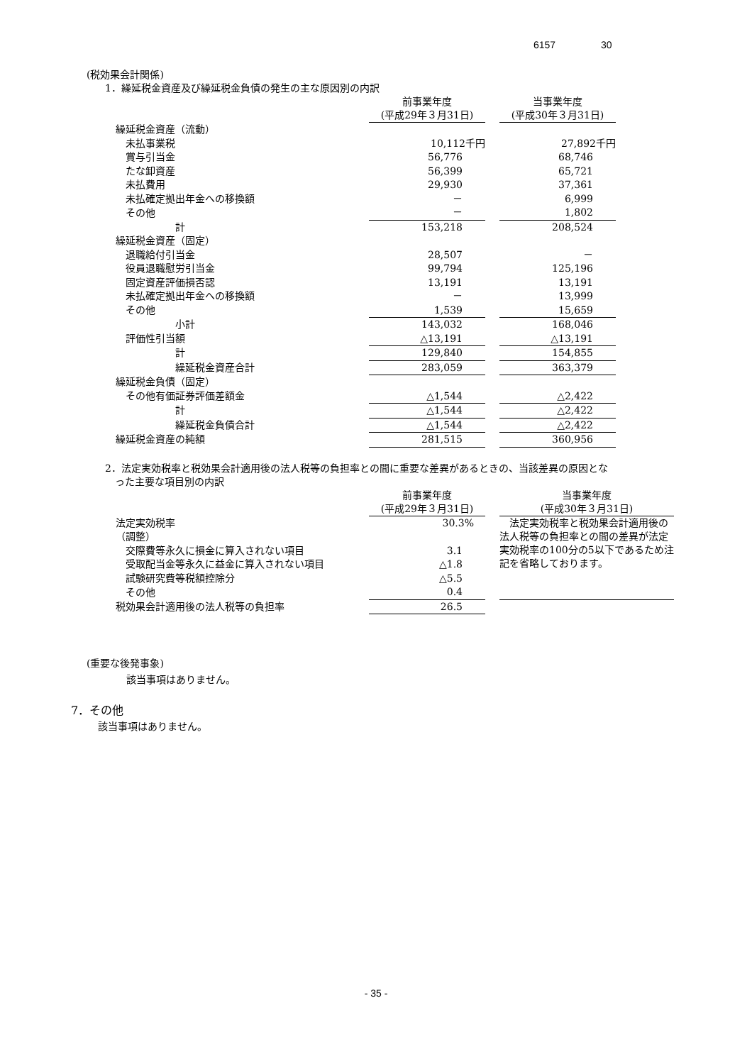6157 30
(税効果会計関係)
1．繰延税金資産及び繰延税金負債の発生の主な原因別の内訳
| | 前事業年度 (平成29年３月31日) | | 当事業年度 (平成30年３月31日) |
| 繰延税金資産（流動） | | | |
| 未払事業税 | 10,112千円 | | 27,892千円 |
| 賞与引当金 | 56,776 | | 68,746 |
| たな卸資産 | 56,399 | | 65,721 |
| 未払費用 | 29,930 | | 37,361 |
| 未払確定拠出年金への移換額 | － | | 6,999 |
| その他 | － | | 1,802 |
| 計 | 153,218 | | 208,524 |
| 繰延税金資産（固定） | | | |
| 退職給付引当金 | 28,507 | | － |
| 役員退職慰労引当金 | 99,794 | | 125,196 |
| 固定資産評価損否認 | 13,191 | | 13,191 |
| 未払確定拠出年金への移換額 | － | | 13,999 |
| その他 | 1,539 | | 15,659 |
| 小計 | 143,032 | | 168,046 |
| 評価性引当額 | △13,191 | | △13,191 |
| 計 | 129,840 | | 154,855 |
| 繰延税金資産合計 | 283,059 | | 363,379 |
| 繰延税金負債（固定） | | | |
| その他有価証券評価差額金 | △1,544 | | △2,422 |
| 計 | △1,544 | | △2,422 |
| 繰延税金負債合計 | △1,544 | | △2,422 |
| 繰延税金資産の純額 | 281,515 | | 360,956 |
2．法定実効税率と税効果会計適用後の法人税等の負担率との間に重要な差異があるときの、当該差異の原因とな
 った主要な項目別の内訳
| | 前事業年度 (平成29年３月31日) | | 当事業年度 (平成30年３月31日) |
| 法定実効税率 | 30.3% | | 法定実効税率と税効果会計適用後の法人税等の負担率との間の差異が法定実効税率の100分の5以下であるため注記を省略しております。 |
| （調整） | | | |
| 交際費等永久に損金に算入されない項目 | 3.1 | | |
| 受取配当金等永久に益金に算入されない項目 | △1.8 | | |
| 試験研究費等税額控除分 | △5.5 | | |
| その他 | 0.4 | | |
| 税効果会計適用後の法人税等の負担率 | 26.5 | | |
(重要な後発事象)
該当事項はありません。
7．その他
該当事項はありません。
- 35 -